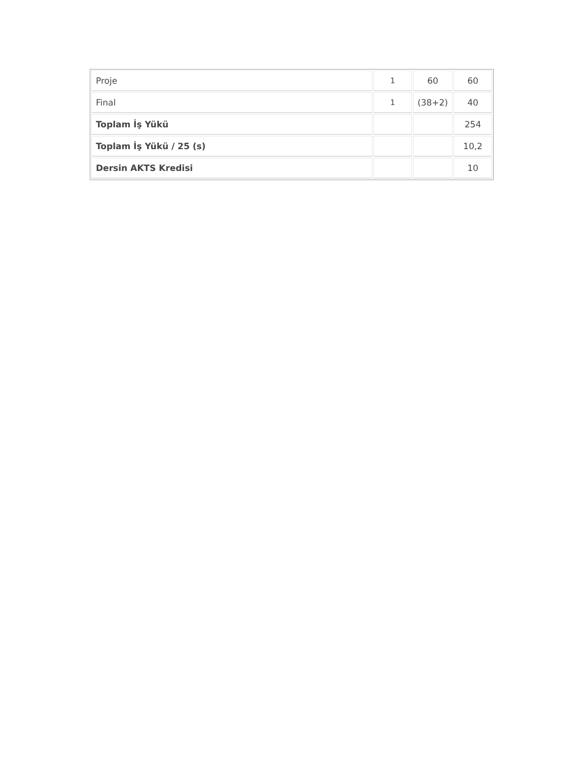| Proje | 1 | 60 | 60 |
| Final | 1 | (38+2) | 40 |
| Toplam İş Yükü | | | 254 |
| Toplam İş Yükü / 25 (s) | | | 10,2 |
| Dersin AKTS Kredisi | | | 10 |